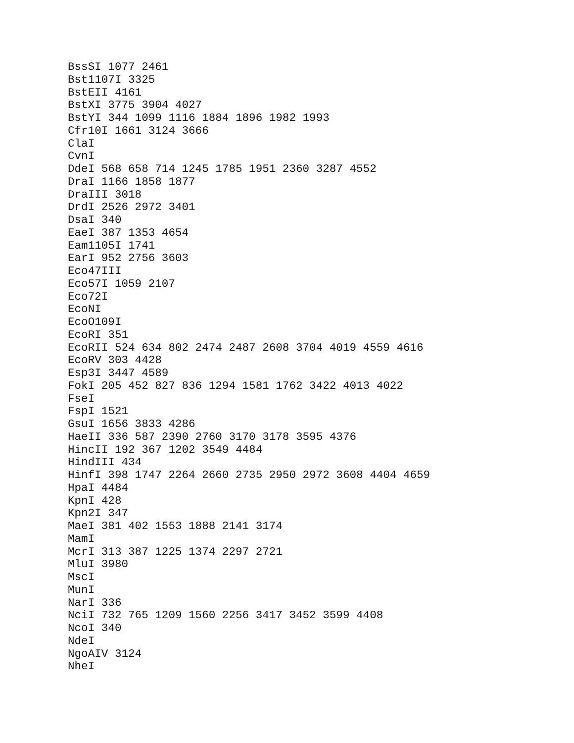BssSI 1077 2461
Bst1107I 3325
BstEII 4161
BstXI 3775 3904 4027
BstYI 344 1099 1116 1884 1896 1982 1993
Cfr10I 1661 3124 3666
ClaI
CvnI
DdeI 568 658 714 1245 1785 1951 2360 3287 4552
DraI 1166 1858 1877
DraIII 3018
DrdI 2526 2972 3401
DsaI 340
EaeI 387 1353 4654
Eam1105I 1741
EarI 952 2756 3603
Eco47III
Eco57I 1059 2107
Eco72I
EcoNI
EcoO109I
EcoRI 351
EcoRII 524 634 802 2474 2487 2608 3704 4019 4559 4616
EcoRV 303 4428
Esp3I 3447 4589
FokI 205 452 827 836 1294 1581 1762 3422 4013 4022
FseI
FspI 1521
GsuI 1656 3833 4286
HaeII 336 587 2390 2760 3170 3178 3595 4376
HincII 192 367 1202 3549 4484
HindIII 434
HinfI 398 1747 2264 2660 2735 2950 2972 3608 4404 4659
HpaI 4484
KpnI 428
Kpn2I 347
MaeI 381 402 1553 1888 2141 3174
MamI
McrI 313 387 1225 1374 2297 2721
MluI 3980
MscI
MunI
NarI 336
NciI 732 765 1209 1560 2256 3417 3452 3599 4408
NcoI 340
NdeI
NgoAIV 3124
NheI